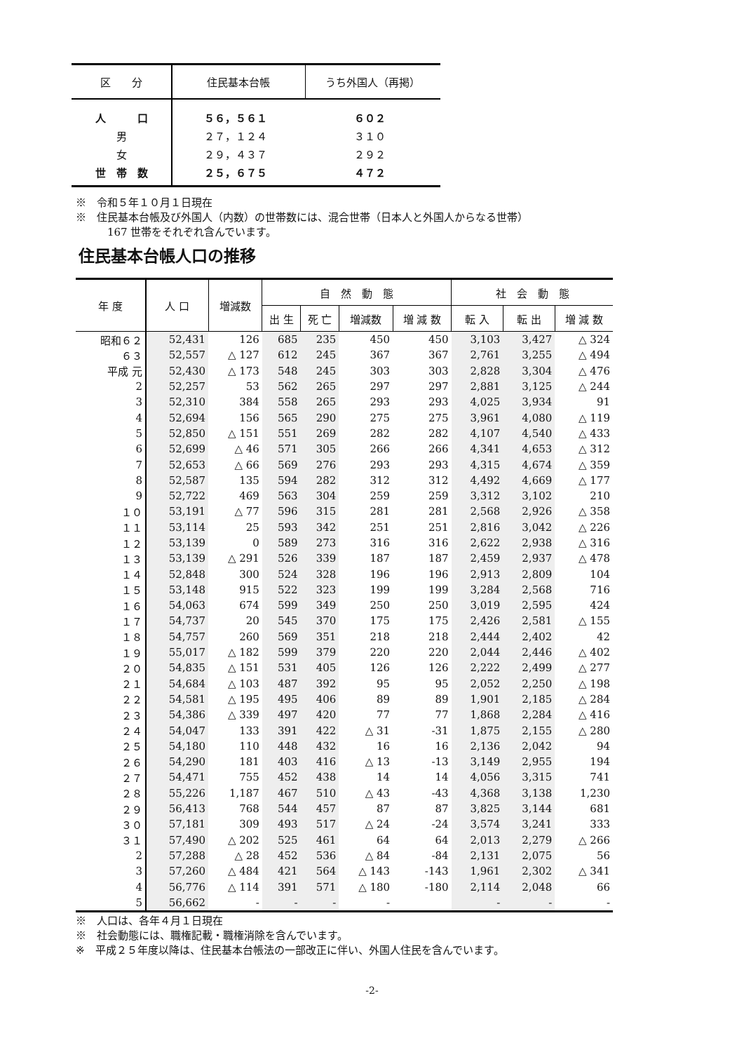| 区 分 | 住民基本台帳 | うち外国人（再掲） |
| --- | --- | --- |
| 人 口 | ５６，５６１ | ６０２ |
| 男 | ２７，１２４ | ３１０ |
| 女 | ２９，４３７ | ２９２ |
| 世 帯 数 | ２５，６７５ | ４７２ |
※　令和５年１０月１日現在
※　住民基本台帳及び外国人（内数）の世帯数には、混合世帯（日本人と外国人からなる世帯）
　　　167 世帯をそれぞれ含んでいます。
住民基本台帳人口の推移
| 年 度 | 人 口 | 増減数 | 自 然 動 態 | | | | 社 会 動 態 | | |
| --- | --- | --- | --- | --- | --- | --- | --- | --- | --- |
| | | | 出 生 | 死 亡 | 増減数 | 増 減 数 | 転 入 | 転 出 | 増 減 数 |
| 昭和６２ | 52,431 | 126 | 685 | 235 | 450 | 450 | 3,103 | 3,427 | △ 324 |
| ６３ | 52,557 | △ 127 | 612 | 245 | 367 | 367 | 2,761 | 3,255 | △ 494 |
| 平成 元 | 52,430 | △ 173 | 548 | 245 | 303 | 303 | 2,828 | 3,304 | △ 476 |
| 2 | 52,257 | 53 | 562 | 265 | 297 | 297 | 2,881 | 3,125 | △ 244 |
| 3 | 52,310 | 384 | 558 | 265 | 293 | 293 | 4,025 | 3,934 | 91 |
| 4 | 52,694 | 156 | 565 | 290 | 275 | 275 | 3,961 | 4,080 | △ 119 |
| 5 | 52,850 | △ 151 | 551 | 269 | 282 | 282 | 4,107 | 4,540 | △ 433 |
| 6 | 52,699 | △ 46 | 571 | 305 | 266 | 266 | 4,341 | 4,653 | △ 312 |
| 7 | 52,653 | △ 66 | 569 | 276 | 293 | 293 | 4,315 | 4,674 | △ 359 |
| 8 | 52,587 | 135 | 594 | 282 | 312 | 312 | 4,492 | 4,669 | △ 177 |
| 9 | 52,722 | 469 | 563 | 304 | 259 | 259 | 3,312 | 3,102 | 210 |
| １０ | 53,191 | △ 77 | 596 | 315 | 281 | 281 | 2,568 | 2,926 | △ 358 |
| １１ | 53,114 | 25 | 593 | 342 | 251 | 251 | 2,816 | 3,042 | △ 226 |
| １２ | 53,139 | 0 | 589 | 273 | 316 | 316 | 2,622 | 2,938 | △ 316 |
| １３ | 53,139 | △ 291 | 526 | 339 | 187 | 187 | 2,459 | 2,937 | △ 478 |
| １４ | 52,848 | 300 | 524 | 328 | 196 | 196 | 2,913 | 2,809 | 104 |
| １５ | 53,148 | 915 | 522 | 323 | 199 | 199 | 3,284 | 2,568 | 716 |
| １６ | 54,063 | 674 | 599 | 349 | 250 | 250 | 3,019 | 2,595 | 424 |
| １７ | 54,737 | 20 | 545 | 370 | 175 | 175 | 2,426 | 2,581 | △ 155 |
| １８ | 54,757 | 260 | 569 | 351 | 218 | 218 | 2,444 | 2,402 | 42 |
| １９ | 55,017 | △ 182 | 599 | 379 | 220 | 220 | 2,044 | 2,446 | △ 402 |
| ２０ | 54,835 | △ 151 | 531 | 405 | 126 | 126 | 2,222 | 2,499 | △ 277 |
| ２１ | 54,684 | △ 103 | 487 | 392 | 95 | 95 | 2,052 | 2,250 | △ 198 |
| ２２ | 54,581 | △ 195 | 495 | 406 | 89 | 89 | 1,901 | 2,185 | △ 284 |
| ２３ | 54,386 | △ 339 | 497 | 420 | 77 | 77 | 1,868 | 2,284 | △ 416 |
| ２４ | 54,047 | 133 | 391 | 422 | △ 31 | -31 | 1,875 | 2,155 | △ 280 |
| ２５ | 54,180 | 110 | 448 | 432 | 16 | 16 | 2,136 | 2,042 | 94 |
| ２６ | 54,290 | 181 | 403 | 416 | △ 13 | -13 | 3,149 | 2,955 | 194 |
| ２７ | 54,471 | 755 | 452 | 438 | 14 | 14 | 4,056 | 3,315 | 741 |
| ２８ | 55,226 | 1,187 | 467 | 510 | △ 43 | -43 | 4,368 | 3,138 | 1,230 |
| ２９ | 56,413 | 768 | 544 | 457 | 87 | 87 | 3,825 | 3,144 | 681 |
| ３０ | 57,181 | 309 | 493 | 517 | △ 24 | -24 | 3,574 | 3,241 | 333 |
| ３１ | 57,490 | △ 202 | 525 | 461 | 64 | 64 | 2,013 | 2,279 | △ 266 |
| 2 | 57,288 | △ 28 | 452 | 536 | △ 84 | -84 | 2,131 | 2,075 | 56 |
| 3 | 57,260 | △ 484 | 421 | 564 | △ 143 | -143 | 1,961 | 2,302 | △ 341 |
| 4 | 56,776 | △ 114 | 391 | 571 | △ 180 | -180 | 2,114 | 2,048 | 66 |
| 5 | 56,662 | - | - | - | - | | - | - | - |
※　人口は、各年４月１日現在
※　社会動態には、職権記載・職権消除を含んでいます。
※　平成２５年度以降は、住民基本台帳法の一部改正に伴い、外国人住民を含んでいます。
-2-